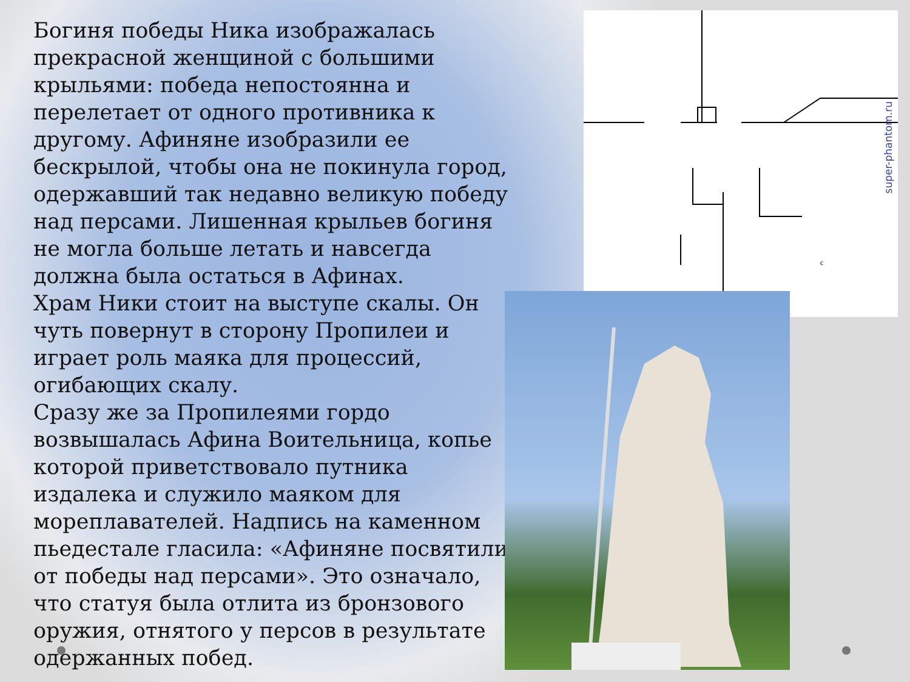Богиня победы Ника изображалась прекрасной женщиной с большими крыльями: победа непостоянна и перелетает от одного противника к другому. Афиняне изобразили ее бескрылой, чтобы она не покинула город, одержавший так недавно великую победу над персами. Лишенная крыльев богиня не могла больше летать и навсегда должна была остаться в Афинах.
Храм Ники стоит на выступе скалы. Он чуть повернут в сторону Пропилеи и играет роль маяка для процессий, огибающих скалу.
Сразу же за Пропилеями гордо возвышалась Афина Воительница, копье которой приветствовало путника издалека и служило маяком для мореплавателей. Надпись на каменном пьедестале гласила: «Афиняне посвятили от победы над персами». Это означало, что статуя была отлита из бронзового оружия, отнятого у персов в результате одержанных побед.
c
super-phantom.ru